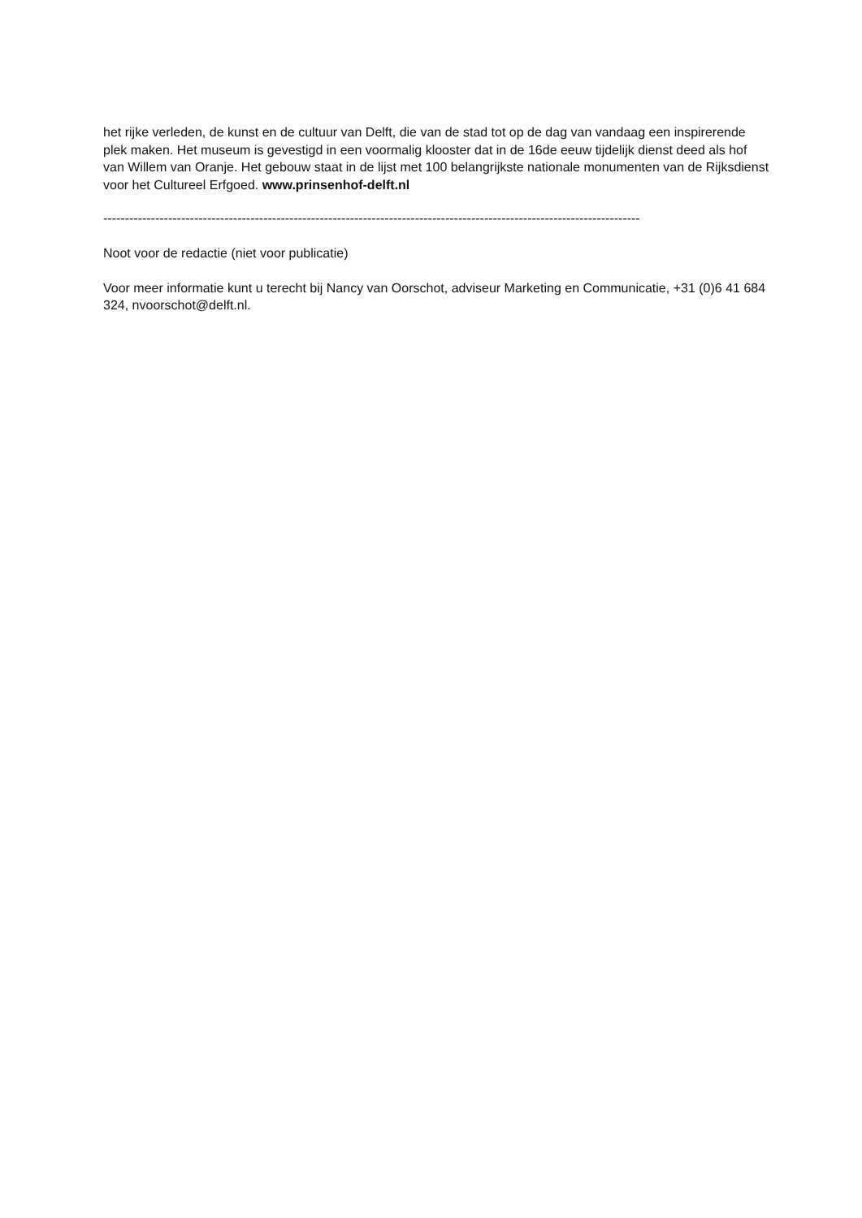het rijke verleden, de kunst en de cultuur van Delft, die van de stad tot op de dag van vandaag een inspirerende plek maken. Het museum is gevestigd in een voormalig klooster dat in de 16de eeuw tijdelijk dienst deed als hof van Willem van Oranje. Het gebouw staat in de lijst met 100 belangrijkste nationale monumenten van de Rijksdienst voor het Cultureel Erfgoed. www.prinsenhof-delft.nl
----------------------------------------------------------------------------------------------------------------------------
Noot voor de redactie (niet voor publicatie)
Voor meer informatie kunt u terecht bij Nancy van Oorschot, adviseur Marketing en Communicatie, +31 (0)6 41 684 324, nvoorschot@delft.nl.